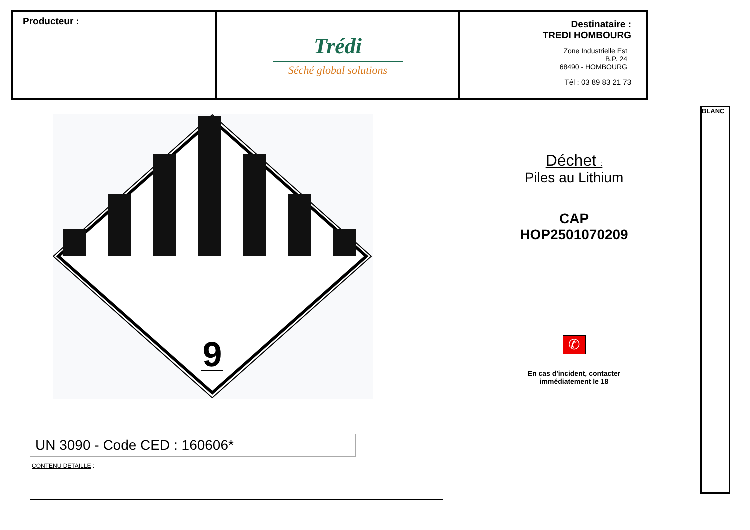| Producteur : | Trédi Séché global solutions | Destinataire : TREDI HOMBOURG Zone Industrielle Est B.P. 24 68490 - HOMBOURG Tél : 03 89 83 21 73 |
BLANC
9
Déchet :
Piles au Lithium
CAP
HOP2501070209
✆
En cas d'incident, contacter
immédiatement le 18
UN 3090 - Code CED : 160606*
CONTENU DETAILLE :